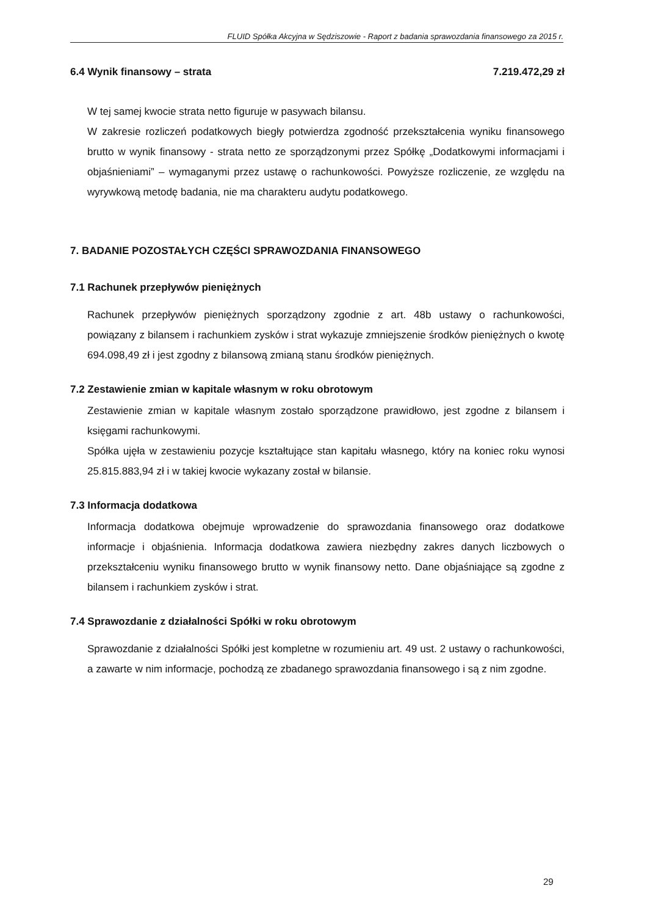FLUID Spółka Akcyjna w Sędziszowie - Raport z badania sprawozdania finansowego za 2015 r.
6.4 Wynik finansowy – strata 7.219.472,29 zł
W tej samej kwocie strata netto figuruje w pasywach bilansu.
W zakresie rozliczeń podatkowych biegły potwierdza zgodność przekształcenia wyniku finansowego brutto w wynik finansowy - strata netto ze sporządzonymi przez Spółkę „Dodatkowymi informacjami i objaśnieniami” – wymaganymi przez ustawę o rachunkowości. Powyższe rozliczenie, ze względu na wyrywkową metodę badania, nie ma charakteru audytu podatkowego.
7. BADANIE POZOSTAŁYCH CZĘŚCI SPRAWOZDANIA FINANSOWEGO
7.1 Rachunek przepływów pieniężnych
Rachunek przepływów pieniężnych sporządzony zgodnie z art. 48b ustawy o rachunkowości, powiązany z bilansem i rachunkiem zysków i strat wykazuje zmniejszenie środków pieniężnych o kwotę 694.098,49 zł i jest zgodny z bilansową zmianą stanu środków pieniężnych.
7.2 Zestawienie zmian w kapitale własnym w roku obrotowym
Zestawienie zmian w kapitale własnym zostało sporządzone prawidłowo, jest zgodne z bilansem i księgami rachunkowymi.
Spółka ujęła w zestawieniu pozycje kształtujące stan kapitału własnego, który na koniec roku wynosi 25.815.883,94 zł i w takiej kwocie wykazany został w bilansie.
7.3 Informacja dodatkowa
Informacja dodatkowa obejmuje wprowadzenie do sprawozdania finansowego oraz dodatkowe informacje i objaśnienia. Informacja dodatkowa zawiera niezbędny zakres danych liczbowych o przekształceniu wyniku finansowego brutto w wynik finansowy netto. Dane objaśniające są zgodne z bilansem i rachunkiem zysków i strat.
7.4 Sprawozdanie z działalności Spółki w roku obrotowym
Sprawozdanie z działalności Spółki jest kompletne w rozumieniu art. 49 ust. 2 ustawy o rachunkowości, a zawarte w nim informacje, pochodzą ze zbadanego sprawozdania finansowego i są z nim zgodne.
29